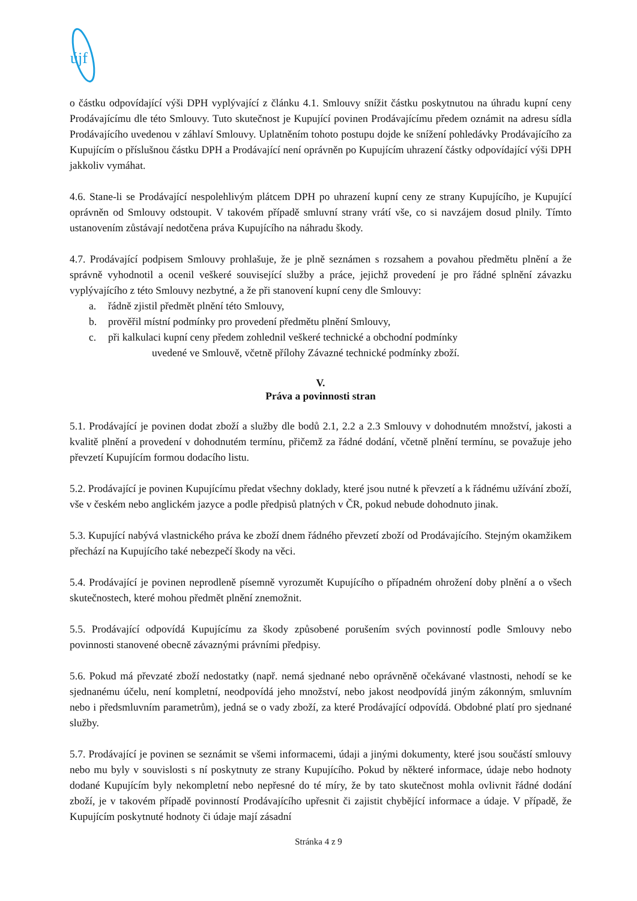újf
o částku odpovídající výši DPH vyplývající z článku 4.1. Smlouvy snížit částku poskytnutou na úhradu kupní ceny Prodávajícímu dle této Smlouvy. Tuto skutečnost je Kupující povinen Prodávajícímu předem oznámit na adresu sídla Prodávajícího uvedenou v záhlaví Smlouvy. Uplatněním tohoto postupu dojde ke snížení pohledávky Prodávajícího za Kupujícím o příslušnou částku DPH a Prodávající není oprávněn po Kupujícím uhrazení částky odpovídající výši DPH jakkoliv vymáhat.
4.6. Stane-li se Prodávající nespolehlivým plátcem DPH po uhrazení kupní ceny ze strany Kupujícího, je Kupující oprávněn od Smlouvy odstoupit. V takovém případě smluvní strany vrátí vše, co si navzájem dosud plnily. Tímto ustanovením zůstávají nedotčena práva Kupujícího na náhradu škody.
4.7. Prodávající podpisem Smlouvy prohlašuje, že je plně seznámen s rozsahem a povahou předmětu plnění a že správně vyhodnotil a ocenil veškeré související služby a práce, jejichž provedení je pro řádné splnění závazku vyplývajícího z této Smlouvy nezbytné, a že při stanovení kupní ceny dle Smlouvy:
a. řádně zjistil předmět plnění této Smlouvy,
b. prověřil místní podmínky pro provedení předmětu plnění Smlouvy,
c. při kalkulaci kupní ceny předem zohlednil veškeré technické a obchodní podmínky
uvedené ve Smlouvě, včetně přílohy Závazné technické podmínky zboží.
V.
Práva a povinnosti stran
5.1. Prodávající je povinen dodat zboží a služby dle bodů 2.1, 2.2 a 2.3 Smlouvy v dohodnutém množství, jakosti a kvalitě plnění a provedení v dohodnutém termínu, přičemž za řádné dodání, včetně plnění termínu, se považuje jeho převzetí Kupujícím formou dodacího listu.
5.2. Prodávající je povinen Kupujícímu předat všechny doklady, které jsou nutné k převzetí a k řádnému užívání zboží, vše v českém nebo anglickém jazyce a podle předpisů platných v ČR, pokud nebude dohodnuto jinak.
5.3. Kupující nabývá vlastnického práva ke zboží dnem řádného převzetí zboží od Prodávajícího. Stejným okamžikem přechází na Kupujícího také nebezpečí škody na věci.
5.4. Prodávající je povinen neprodleně písemně vyrozumět Kupujícího o případném ohrožení doby plnění a o všech skutečnostech, které mohou předmět plnění znemožnit.
5.5. Prodávající odpovídá Kupujícímu za škody způsobené porušením svých povinností podle Smlouvy nebo povinnosti stanovené obecně závaznými právními předpisy.
5.6. Pokud má převzaté zboží nedostatky (např. nemá sjednané nebo oprávněně očekávané vlastnosti, nehodí se ke sjednanému účelu, není kompletní, neodpovídá jeho množství, nebo jakost neodpovídá jiným zákonným, smluvním nebo i předsmluvním parametrům), jedná se o vady zboží, za které Prodávající odpovídá. Obdobné platí pro sjednané služby.
5.7. Prodávající je povinen se seznámit se všemi informacemi, údaji a jinými dokumenty, které jsou součástí smlouvy nebo mu byly v souvislosti s ní poskytnuty ze strany Kupujícího. Pokud by některé informace, údaje nebo hodnoty dodané Kupujícím byly nekompletní nebo nepřesné do té míry, že by tato skutečnost mohla ovlivnit řádné dodání zboží, je v takovém případě povinností Prodávajícího upřesnit či zajistit chybějící informace a údaje. V případě, že Kupujícím poskytnuté hodnoty či údaje mají zásadní
Stránka 4 z 9